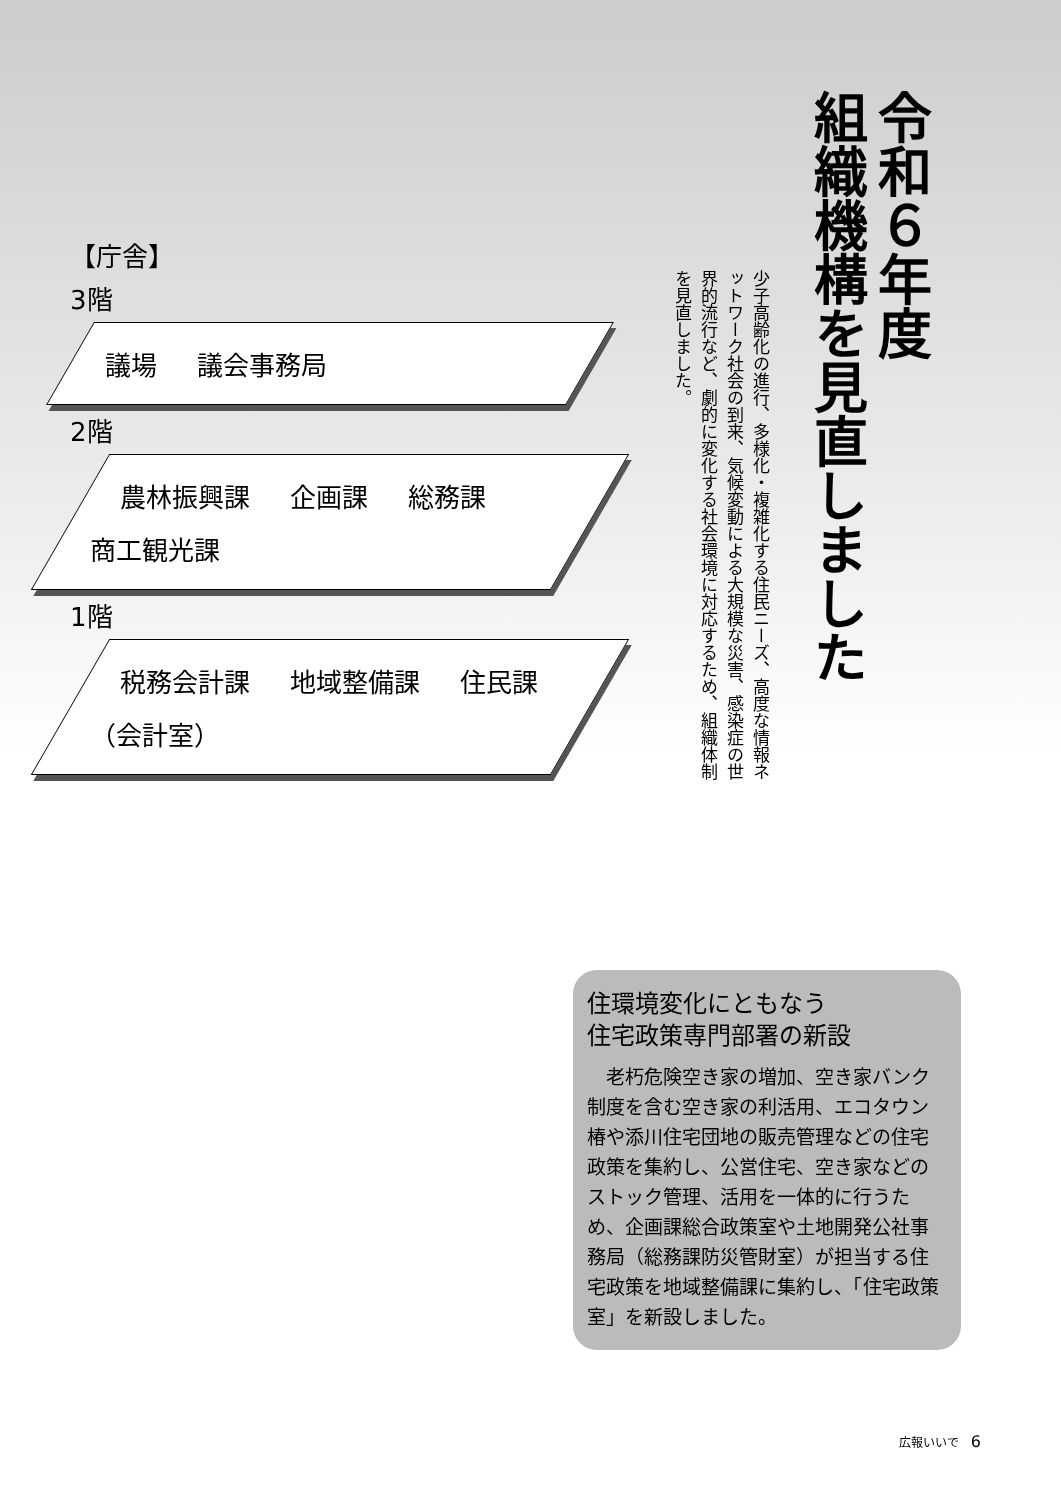令和６年度
組織機構を見直しました
少子高齢化の進行、多様化・複雑化する住民ニーズ、高度な情報ネットワーク社会の到来、気候変動による大規模な災害、感染症の世界的流行など、劇的に変化する社会環境に対応するため、組織体制を見直しました。
【庁舎】
3階
議場 議会事務局
2階
農林振興課 企画課 総務課 商工観光課
1階
税務会計課 地域整備課 住民課 （会計室）
住環境変化にともなう
住宅政策専門部署の新設
　老朽危険空き家の増加、空き家バンク制度を含む空き家の利活用、エコタウン椿や添川住宅団地の販売管理などの住宅政策を集約し、公営住宅、空き家などのストック管理、活用を一体的に行うため、企画課総合政策室や土地開発公社事務局（総務課防災管財室）が担当する住宅政策を地域整備課に集約し、「住宅政策室」を新設しました。
広報いいで　6